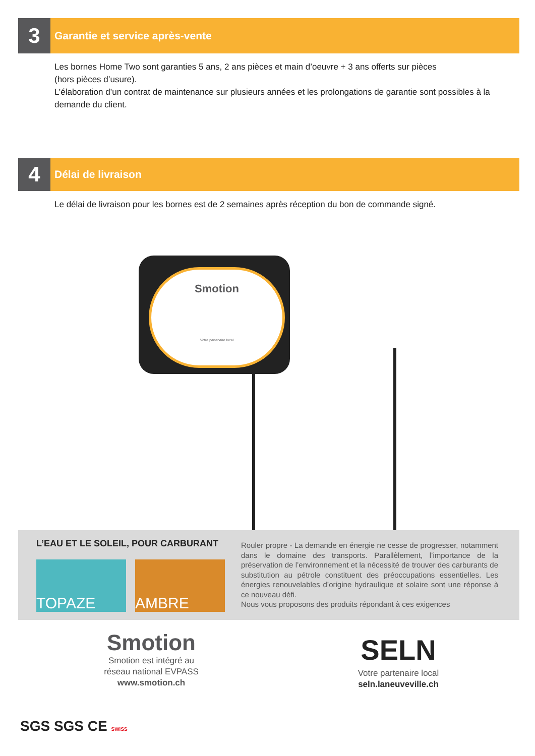3
Garantie et service après-vente
Les bornes Home Two sont garanties 5 ans, 2 ans pièces et main d’oeuvre + 3 ans offerts sur pièces
(hors pièces d’usure).
L’élaboration d’un contrat de maintenance sur plusieurs années et les prolongations de garantie sont possibles à la demande du client.
4
Délai de livraison
Le délai de livraison pour les bornes est de 2 semaines après réception du bon de commande signé.
Smotion
Votre partenaire local
L’EAU ET LE SOLEIL, POUR CARBURANT
TOPAZE AMBRE
Rouler propre - La demande en énergie ne cesse de progresser, notamment dans le domaine des transports. Parallèlement, l’importance de la préservation de l’environnement et la nécessité de trouver des carburants de substitution au pétrole constituent des préoccupations essentielles. Les énergies renouvelables d’origine hydraulique et solaire sont une réponse à ce nouveau défi.
Nous vous proposons des produits répondant à ces exigences
Smotion
Smotion est intégré au
réseau national EVPASS
www.smotion.ch
SELN
Votre partenaire local
seln.laneuveville.ch
SGS SGS CE SWISS